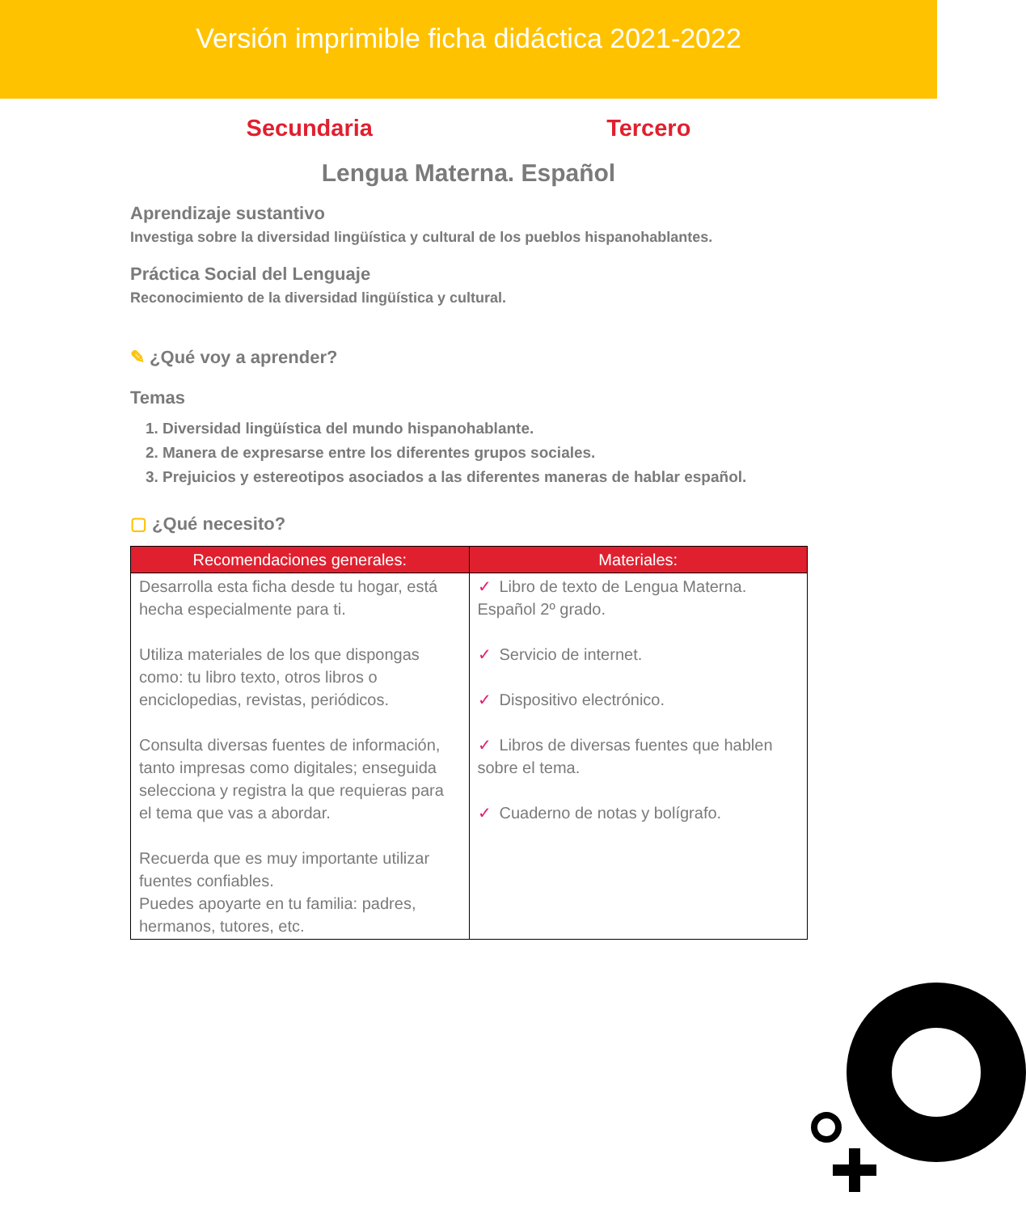Versión imprimible ficha didáctica 2021-2022
Secundaria Tercero
Lengua Materna. Español
Aprendizaje sustantivo
Investiga sobre la diversidad lingüística y cultural de los pueblos hispanohablantes.
Práctica Social del Lenguaje
Reconocimiento de la diversidad lingüística y cultural.
✎ ¿Qué voy a aprender?
Temas
1. Diversidad lingüística del mundo hispanohablante.
2. Manera de expresarse entre los diferentes grupos sociales.
3. Prejuicios y estereotipos asociados a las diferentes maneras de hablar español.
▢ ¿Qué necesito?
| Recomendaciones generales: | Materiales: |
| --- | --- |
| Desarrolla esta ficha desde tu hogar, está hecha especialmente para ti. Utiliza materiales de los que dispongas como: tu libro texto, otros libros o enciclopedias, revistas, periódicos. Consulta diversas fuentes de información, tanto impresas como digitales; enseguida selecciona y registra la que requieras para el tema que vas a abordar. Recuerda que es muy importante utilizar fuentes confiables. Puedes apoyarte en tu familia: padres, hermanos, tutores, etc. | ✓ Libro de texto de Lengua Materna. Español 2º grado. ✓ Servicio de internet. ✓ Dispositivo electrónico. ✓ Libros de diversas fuentes que hablen sobre el tema. ✓ Cuaderno de notas y bolígrafo. |